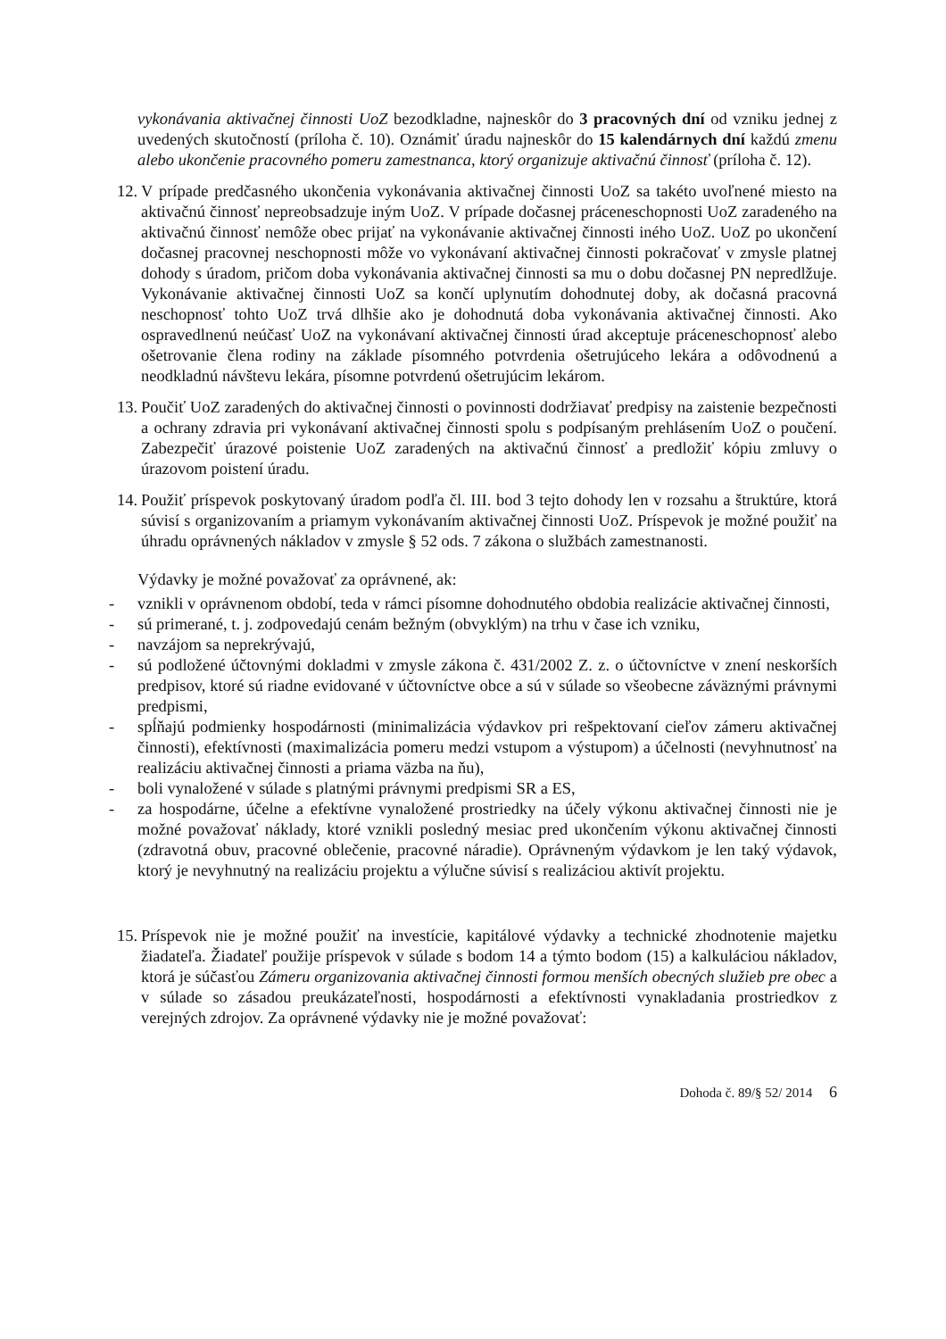vykonávania aktivačnej činnosti UoZ bezodkladne, najneskôr do 3 pracovných dní od vzniku jednej z uvedených skutočností (príloha č. 10). Oznámiť úradu najneskôr do 15 kalendárnych dní každú zmenu alebo ukončenie pracovného pomeru zamestnanca, ktorý organizuje aktivačnú činnosť (príloha č. 12).
12.
V prípade predčasného ukončenia vykonávania aktivačnej činnosti UoZ sa takéto uvoľnené miesto na aktivačnú činnosť nepreobsadzuje iným UoZ. V prípade dočasnej práceneschopnosti UoZ zaradeného na aktivačnú činnosť nemôže obec prijať na vykonávanie aktivačnej činnosti iného UoZ. UoZ po ukončení dočasnej pracovnej neschopnosti môže vo vykonávaní aktivačnej činnosti pokračovať v zmysle platnej dohody s úradom, pričom doba vykonávania aktivačnej činnosti sa mu o dobu dočasnej PN nepredlžuje. Vykonávanie aktivačnej činnosti UoZ sa končí uplynutím dohodnutej doby, ak dočasná pracovná neschopnosť tohto UoZ trvá dlhšie ako je dohodnutá doba vykonávania aktivačnej činnosti. Ako ospravedlnenú neúčasť UoZ na vykonávaní aktivačnej činnosti úrad akceptuje práceneschopnosť alebo ošetrovanie člena rodiny na základe písomného potvrdenia ošetrujúceho lekára a odôvodnenú a neodkladnú návštevu lekára, písomne potvrdenú ošetrujúcim lekárom.
13.
Poučiť UoZ zaradených do aktivačnej činnosti o povinnosti dodržiavať predpisy na zaistenie bezpečnosti a ochrany zdravia pri vykonávaní aktivačnej činnosti spolu s podpísaným prehlásením UoZ o poučení. Zabezpečiť úrazové poistenie UoZ zaradených na aktivačnú činnosť a predložiť kópiu zmluvy o úrazovom poistení úradu.
14.
Použiť príspevok poskytovaný úradom podľa čl. III. bod 3 tejto dohody len v rozsahu a štruktúre, ktorá súvisí s organizovaním a priamym vykonávaním aktivačnej činnosti UoZ. Príspevok je možné použiť na úhradu oprávnených nákladov v zmysle § 52 ods. 7 zákona o službách zamestnanosti.
Výdavky je možné považovať za oprávnené, ak:
- vznikli v oprávnenom období, teda v rámci písomne dohodnutého obdobia realizácie aktivačnej činnosti,
- sú primerané, t. j. zodpovedajú cenám bežným (obvyklým) na trhu v čase ich vzniku,
- navzájom sa neprekrývajú,
- sú podložené účtovnými dokladmi v zmysle zákona č. 431/2002 Z. z. o účtovníctve v znení neskorších predpisov, ktoré sú riadne evidované v účtovníctve obce a sú v súlade so všeobecne záväznými právnymi predpismi,
- spĺňajú podmienky hospodárnosti (minimalizácia výdavkov pri rešpektovaní cieľov zámeru aktivačnej činnosti), efektívnosti (maximalizácia pomeru medzi vstupom a výstupom) a účelnosti (nevyhnutnosť na realizáciu aktivačnej činnosti a priama väzba na ňu),
- boli vynaložené v súlade s platnými právnymi predpismi SR a ES,
- za hospodárne, účelne a efektívne vynaložené prostriedky na účely výkonu aktivačnej činnosti nie je možné považovať náklady, ktoré vznikli posledný mesiac pred ukončením výkonu aktivačnej činnosti (zdravotná obuv, pracovné oblečenie, pracovné náradie). Oprávneným výdavkom je len taký výdavok, ktorý je nevyhnutný na realizáciu projektu a výlučne súvisí s realizáciou aktivít projektu.
15.
Príspevok nie je možné použiť na investície, kapitálové výdavky a technické zhodnotenie majetku žiadateľa. Žiadateľ použije príspevok v súlade s bodom 14 a týmto bodom (15) a kalkuláciou nákladov, ktorá je súčasťou Zámeru organizovania aktivačnej činnosti formou menších obecných služieb pre obec a v súlade so zásadou preukázateľnosti, hospodárnosti a efektívnosti vynakladania prostriedkov z verejných zdrojov. Za oprávnené výdavky nie je možné považovať:
Dohoda č. 89/§ 52/ 2014 6